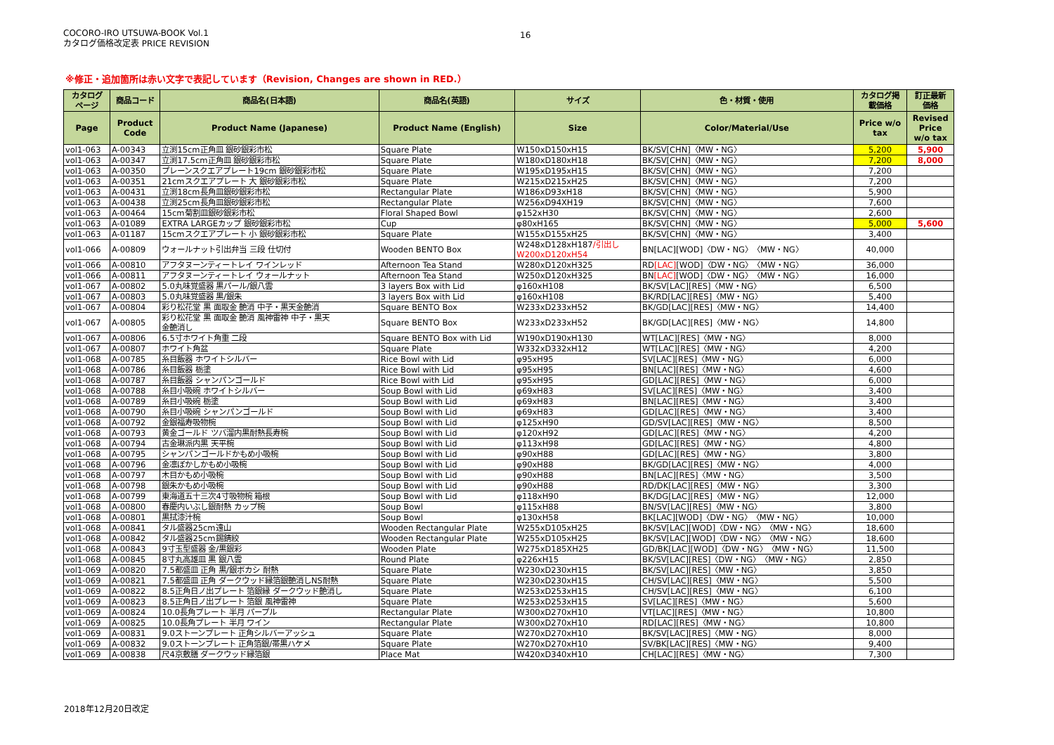COCORO-IRO UTSUWA-BOOK Vol.1
カタログ価格改定表 PRICE REVISION
16
※修正・追加箇所は赤い文字で表記しています（Revision, Changes are shown in RED.）
| カタログ ページ | 商品コード | 商品名(日本語) | 商品名(英語) | サイズ | 色・材質・使用 | カタログ掲 載価格 | 訂正最新 価格 |
| --- | --- | --- | --- | --- | --- | --- | --- |
| Page | Product Code | Product Name (Japanese) | Product Name (English) | Size | Color/Material/Use | Price w/o tax | Revised Price w/o tax |
| vol1-063 | A-00343 | 立渕15cm正角皿 銀砂銀彩市松 | Square Plate | W150xD150xH15 | BK/SV[CHN]〈MW・NG〉 | 5,200 | 5,900 |
| vol1-063 | A-00347 | 立渕17.5cm正角皿 銀砂銀彩市松 | Square Plate | W180xD180xH18 | BK/SV[CHN]〈MW・NG〉 | 7,200 | 8,000 |
| vol1-063 | A-00350 | プレーンスクエアプレート19cm 銀砂銀彩市松 | Square Plate | W195xD195xH15 | BK/SV[CHN]〈MW・NG〉 | 7,200 | |
| vol1-063 | A-00351 | 21cmスクエアプレート 大 銀砂銀彩市松 | Square Plate | W215xD215xH25 | BK/SV[CHN]〈MW・NG〉 | 7,200 | |
| vol1-063 | A-00431 | 立渕18cm長角皿銀砂銀彩市松 | Rectangular Plate | W186xD93xH18 | BK/SV[CHN]〈MW・NG〉 | 5,900 | |
| vol1-063 | A-00438 | 立渕25cm長角皿銀砂銀彩市松 | Rectangular Plate | W256xD94XH19 | BK/SV[CHN]〈MW・NG〉 | 7,600 | |
| vol1-063 | A-00464 | 15cm菊割皿銀砂銀彩市松 | Floral Shaped Bowl | φ152xH30 | BK/SV[CHN]〈MW・NG〉 | 2,600 | |
| vol1-063 | A-01089 | EXTRA LARGEカップ 銀砂銀彩市松 | Cup | φ80xH165 | BK/SV[CHN]〈MW・NG〉 | 5,000 | 5,600 |
| vol1-063 | A-01187 | 15cmスクエアプレート 小 銀砂銀彩市松 | Square Plate | W155xD155xH25 | BK/SV[CHN]〈MW・NG〉 | 3,400 | |
| vol1-066 | A-00809 | ウォールナット引出弁当 三段 仕切付 | Wooden BENTO Box | W248xD128xH187 /引出し W200xD120xH54 | BN[LAC][WOD]〈DW・NG〉〈MW・NG〉 | 40,000 | |
| vol1-066 | A-00810 | アフタヌーンティートレイ ワインレッド | Afternoon Tea Stand | W280xD120xH325 | RD [LAC] [WOD]〈DW・NG〉〈MW・NG〉 | 36,000 | |
| vol1-066 | A-00811 | アフタヌーンティートレイ ウォールナット | Afternoon Tea Stand | W250xD120xH325 | BN [LAC] [WOD]〈DW・NG〉〈MW・NG〉 | 16,000 | |
| vol1-067 | A-00802 | 5.0丸味覚盛器 黒パール/銀八雲 | 3 layers Box with Lid | φ160xH108 | BK/SV[LAC][RES]〈MW・NG〉 | 6,500 | |
| vol1-067 | A-00803 | 5.0丸味覚盛器 黒/銀朱 | 3 layers Box with Lid | φ160xH108 | BK/RD[LAC][RES]〈MW・NG〉 | 5,400 | |
| vol1-067 | A-00804 | 彩り松花堂 黒 面取金 艶消 中子・黒天金艶消 | Square BENTO Box | W233xD233xH52 | BK/GD[LAC][RES]〈MW・NG〉 | 14,400 | |
| vol1-067 | A-00805 | 彩り松花堂 黒 面取金 艶消 風神雷神 中子・黒天 金艶消し | Square BENTO Box | W233xD233xH52 | BK/GD[LAC][RES]〈MW・NG〉 | 14,800 | |
| vol1-067 | A-00806 | 6.5寸ホワイト角重 二段 | Square BENTO Box with Lid | W190xD190xH130 | WT[LAC][RES]〈MW・NG〉 | 8,000 | |
| vol1-067 | A-00807 | ホワイト角盆 | Square Plate | W332xD332xH12 | WT[LAC][RES]〈MW・NG〉 | 4,200 | |
| vol1-068 | A-00785 | 糸目飯器 ホワイトシルバー | Rice Bowl with Lid | φ95xH95 | SV[LAC][RES]〈MW・NG〉 | 6,000 | |
| vol1-068 | A-00786 | 糸目飯器 栃塗 | Rice Bowl with Lid | φ95xH95 | BN[LAC][RES]〈MW・NG〉 | 4,600 | |
| vol1-068 | A-00787 | 糸目飯器 シャンパンゴールド | Rice Bowl with Lid | φ95xH95 | GD[LAC][RES]〈MW・NG〉 | 6,000 | |
| vol1-068 | A-00788 | 糸目小吸碗 ホワイトシルバー | Soup Bowl with Lid | φ69xH83 | SV[LAC][RES]〈MW・NG〉 | 3,400 | |
| vol1-068 | A-00789 | 糸目小吸碗 栃塗 | Soup Bowl with Lid | φ69xH83 | BN[LAC][RES]〈MW・NG〉 | 3,400 | |
| vol1-068 | A-00790 | 糸目小吸碗 シャンパンゴールド | Soup Bowl with Lid | φ69xH83 | GD[LAC][RES]〈MW・NG〉 | 3,400 | |
| vol1-068 | A-00792 | 金銀福寿吸物椀 | Soup Bowl with Lid | φ125xH90 | GD/SV[LAC][RES]〈MW・NG〉 | 8,500 | |
| vol1-068 | A-00793 | 黄金ゴールド ツバ溜内黒耐熱長寿椀 | Soup Bowl with Lid | φ120xH92 | GD[LAC][RES]〈MW・NG〉 | 4,200 | |
| vol1-068 | A-00794 | 古金琳派内黒 天平椀 | Soup Bowl with Lid | φ113xH98 | GD[LAC][RES]〈MW・NG〉 | 4,800 | |
| vol1-068 | A-00795 | シャンパンゴールドかもめ小吸椀 | Soup Bowl with Lid | φ90xH88 | GD[LAC][RES]〈MW・NG〉 | 3,800 | |
| vol1-068 | A-00796 | 金凛ぼかしかもめ小吸椀 | Soup Bowl with Lid | φ90xH88 | BK/GD[LAC][RES]〈MW・NG〉 | 4,000 | |
| vol1-068 | A-00797 | 木目かもめ小吸椀 | Soup Bowl with Lid | φ90xH88 | BN[LAC][RES]〈MW・NG〉 | 3,500 | |
| vol1-068 | A-00798 | 銀朱かもめ小吸椀 | Soup Bowl with Lid | φ90xH88 | RD/DK[LAC][RES]〈MW・NG〉 | 3,300 | |
| vol1-068 | A-00799 | 東海道五十三次4寸吸物椀 箱根 | Soup Bowl with Lid | φ118xH90 | BK/DG[LAC][RES]〈MW・NG〉 | 12,000 | |
| vol1-068 | A-00800 | 春慶内いぶし銀耐熱 カップ椀 | Soup Bowl | φ115xH88 | BN/SV[LAC][RES]〈MW・NG〉 | 3,800 | |
| vol1-068 | A-00801 | 黒拭漆汁椀 | Soup Bowl | φ130xH58 | BK[LAC][WOD]〈DW・NG〉〈MW・NG〉 | 10,000 | |
| vol1-068 | A-00841 | タル盛器25cm遠山 | Wooden Rectangular Plate | W255xD105xH25 | BK/SV[LAC][WOD]〈DW・NG〉〈MW・NG〉 | 18,600 | |
| vol1-068 | A-00842 | タル盛器25cm錫錆絞 | Wooden Rectangular Plate | W255xD105xH25 | BK/SV[LAC][WOD]〈DW・NG〉〈MW・NG〉 | 18,600 | |
| vol1-068 | A-00843 | 9寸玉型盛器 金/黒銀彩 | Wooden Plate | W275xD185XH25 | GD/BK[LAC][WOD]〈DW・NG〉〈MW・NG〉 | 11,500 | |
| vol1-068 | A-00845 | 8寸丸高雄皿 黒 銀八雲 | Round Plate | φ226xH15 | BK/SV[LAC][RES]〈DW・NG〉〈MW・NG〉 | 2,850 | |
| vol1-069 | A-00820 | 7.5都盛皿 正角 黒/銀ボカシ 耐熱 | Square Plate | W230xD230xH15 | BK/SV[LAC][RES]〈MW・NG〉 | 3,850 | |
| vol1-069 | A-00821 | 7.5都盛皿 正角 ダークウッド縁箔銀艶消しNS耐熱 | Square Plate | W230xD230xH15 | CH/SV[LAC][RES]〈MW・NG〉 | 5,500 | |
| vol1-069 | A-00822 | 8.5正角日ノ出プレート 箔銀縁 ダークウッド艶消し | Square Plate | W253xD253xH15 | CH/SV[LAC][RES]〈MW・NG〉 | 6,100 | |
| vol1-069 | A-00823 | 8.5正角日ノ出プレート 箔銀 風神雷神 | Square Plate | W253xD253xH15 | SV[LAC][RES]〈MW・NG〉 | 5,600 | |
| vol1-069 | A-00824 | 10.0長角プレート 半月 パープル | Rectangular Plate | W300xD270xH10 | VT[LAC][RES]〈MW・NG〉 | 10,800 | |
| vol1-069 | A-00825 | 10.0長角プレート 半月 ワイン | Rectangular Plate | W300xD270xH10 | RD[LAC][RES]〈MW・NG〉 | 10,800 | |
| vol1-069 | A-00831 | 9.0ストーンプレート 正角シルバーアッシュ | Square Plate | W270xD270xH10 | BK/SV[LAC][RES]〈MW・NG〉 | 8,000 | |
| vol1-069 | A-00832 | 9.0ストーンプレート 正角箔銀/帯黒ハケメ | Square Plate | W270xD270xH10 | SV/BK[LAC][RES]〈MW・NG〉 | 9,400 | |
| vol1-069 | A-00838 | 尺4京敷膳 ダークウッド縁箔銀 | Place Mat | W420xD340xH10 | CH[LAC][RES]〈MW・NG〉 | 7,300 | |
2018年12月20日改定